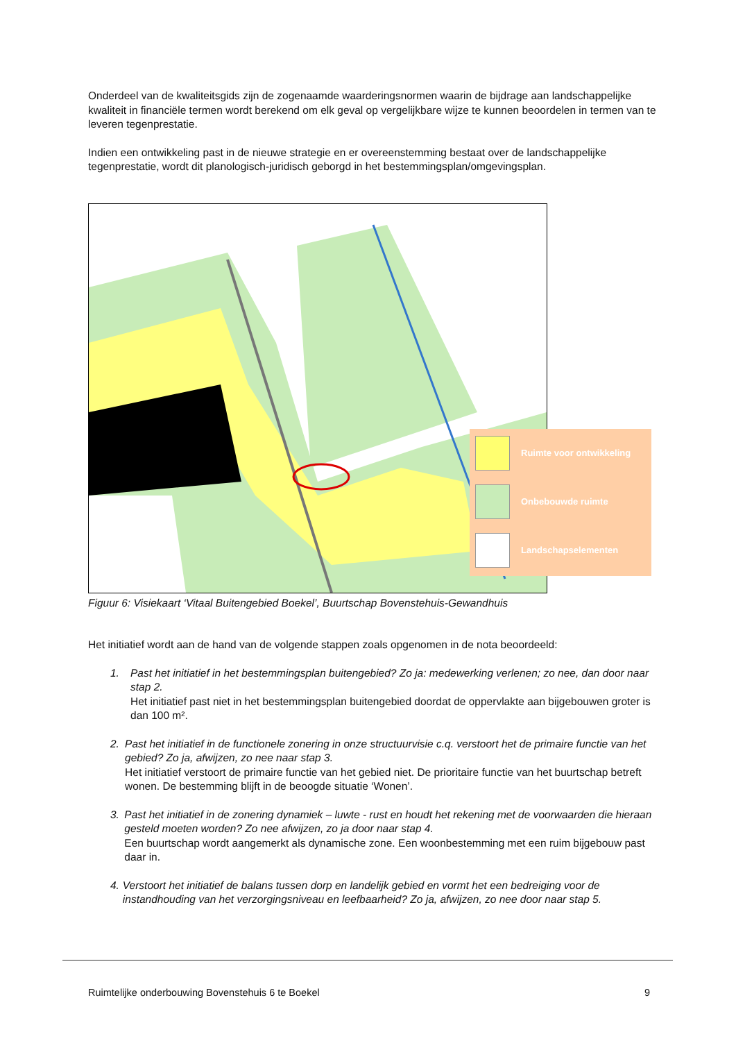Onderdeel van de kwaliteitsgids zijn de zogenaamde waarderingsnormen waarin de bijdrage aan landschappelijke kwaliteit in financiële termen wordt berekend om elk geval op vergelijkbare wijze te kunnen beoordelen in termen van te leveren tegenprestatie.
Indien een ontwikkeling past in de nieuwe strategie en er overeenstemming bestaat over de landschappelijke tegenprestatie, wordt dit planologisch-juridisch geborgd in het bestemmingsplan/omgevingsplan.
Ruimte voor ontwikkeling
Onbebouwde ruimte
Landschapselementen
Figuur 6: Visiekaart ‘Vitaal Buitengebied Boekel’, Buurtschap Bovenstehuis-Gewandhuis
Het initiatief wordt aan de hand van de volgende stappen zoals opgenomen in de nota beoordeeld:
1. Past het initiatief in het bestemmingsplan buitengebied? Zo ja: medewerking verlenen; zo nee, dan door naar stap 2.
Het initiatief past niet in het bestemmingsplan buitengebied doordat de oppervlakte aan bijgebouwen groter is dan 100 m².
2. Past het initiatief in de functionele zonering in onze structuurvisie c.q. verstoort het de primaire functie van het gebied? Zo ja, afwijzen, zo nee naar stap 3.
Het initiatief verstoort de primaire functie van het gebied niet. De prioritaire functie van het buurtschap betreft wonen. De bestemming blijft in de beoogde situatie ‘Wonen’.
3. Past het initiatief in de zonering dynamiek – luwte - rust en houdt het rekening met de voorwaarden die hieraan gesteld moeten worden? Zo nee afwijzen, zo ja door naar stap 4.
Een buurtschap wordt aangemerkt als dynamische zone. Een woonbestemming met een ruim bijgebouw past daar in.
4. Verstoort het initiatief de balans tussen dorp en landelijk gebied en vormt het een bedreiging voor de instandhouding van het verzorgingsniveau en leefbaarheid? Zo ja, afwijzen, zo nee door naar stap 5.
Ruimtelijke onderbouwing Bovenstehuis 6 te Boekel 9